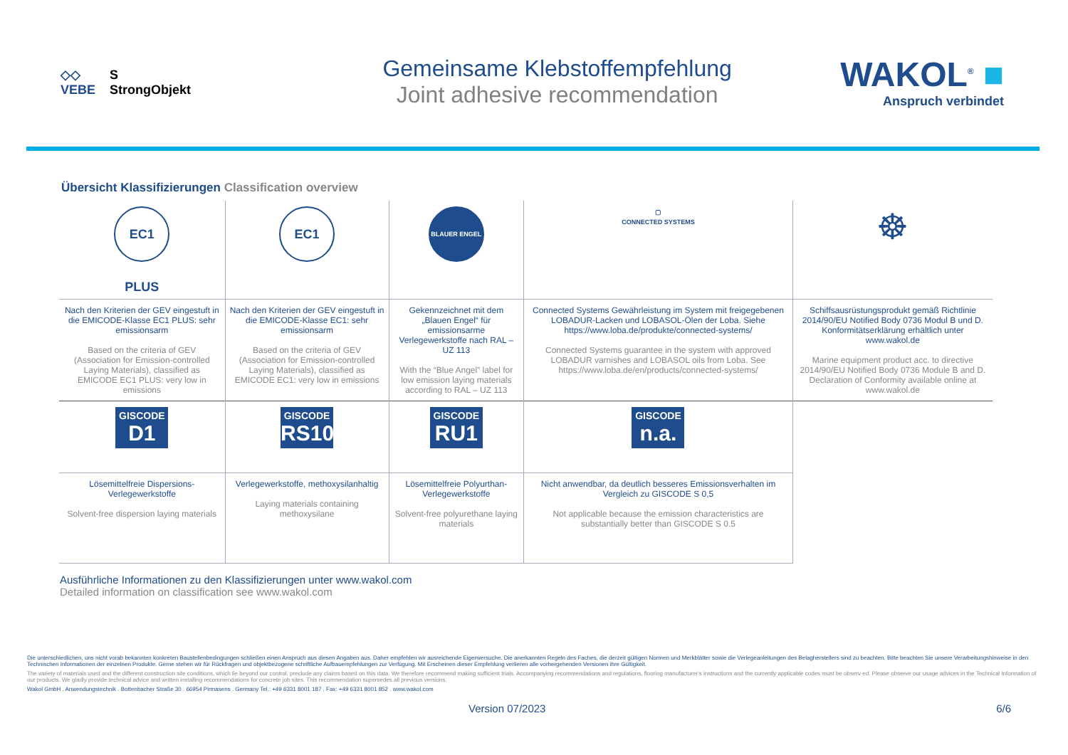◇◇
VEBE
S
StrongObjekt
Gemeinsame Klebstoffempfehlung
Joint adhesive recommendation
WAKOL<sup>®</sup> ■
Anspruch verbindet
Übersicht Klassifizierungen Classification overview
| EC1 PLUS | EC1 | BLAUER ENGEL | ▢ CONNECTED SYSTEMS | ☸ |
| Nach den Kriterien der GEV eingestuft in die EMICODE-Klasse EC1 PLUS: sehr emissionsarm Based on the criteria of GEV (Association for Emission-controlled Laying Materials), classified as EMICODE EC1 PLUS: very low in emissions | Nach den Kriterien der GEV eingestuft in die EMICODE-Klasse EC1: sehr emissionsarm Based on the criteria of GEV (Association for Emission-controlled Laying Materials), classified as EMICODE EC1: very low in emissions | Gekennzeichnet mit dem „Blauen Engel“ für emissionsarme Verlegewerkstoffe nach RAL – UZ 113 With the “Blue Angel” label for low emission laying materials according to RAL – UZ 113 | Connected Systems Gewährleistung im System mit freigegebenen LOBADUR-Lacken und LOBASOL-Ölen der Loba. Siehe https://www.loba.de/produkte/connected-systems/ Connected Systems guarantee in the system with approved LOBADUR varnishes and LOBASOL oils from Loba. See https://www.loba.de/en/products/connected-systems/ | Schiffsausrüstungsprodukt gemäß Richtlinie 2014/90/EU Notified Body 0736 Modul B und D. Konformitätserklärung erhältlich unter www.wakol.de Marine equipment product acc. to directive 2014/90/EU Notified Body 0736 Module B and D. Declaration of Conformity available online at www.wakol.de |
| GISCODE D1 | GISCODE RS10 | GISCODE RU1 | GISCODE n.a. | |
| Lösemittelfreie Dispersions-Verlegewerkstoffe Solvent-free dispersion laying materials | Verlegewerkstoffe, methoxysilanhaltig Laying materials containing methoxysilane | Lösemittelfreie Polyurthan-Verlegewerkstoffe Solvent-free polyurethane laying materials | Nicht anwendbar, da deutlich besseres Emissionsverhalten im Vergleich zu GISCODE S 0,5 Not applicable because the emission characteristics are substantially better than GISCODE S 0.5 | |
Ausführliche Informationen zu den Klassifizierungen unter www.wakol.com
Detailed information on classification see www.wakol.com
Die unterschiedlichen, uns nicht vorab bekannten konkreten Baustellenbedingungen schließen einen Anspruch aus diesen Angaben aus. Daher empfehlen wir ausreichende Eigenversuche. Die anerkannten Regeln des Faches, die derzeit gültigen Normen und Merkblätter sowie die Verlegeanleitungen des Belagherstellers sind zu beachten. Bitte beachten Sie unsere Verarbeitungshinweise in den Technischen Informationen der einzelnen Produkte. Gerne stehen wir für Rückfragen und objektbezogene schriftliche Aufbauempfehlungen zur Verfügung. Mit Erscheinen dieser Empfehlung verlieren alle vorhergehenden Versionen ihre Gültigkeit.
The variety of materials used and the different construction site conditions, which lie beyond our control, preclude any claims based on this data. We therefore recommend making sufficient trials. Accompanying recommendations and regulations, flooring manufacturer's instructions and the currently applicable codes must be observ ed. Please observe our usage advices in the Technical Information of our products. We gladly provide technical advice and written installing recommendations for concrete job sites. This recommendation supersedes all previous versions.
Wakol GmbH . Anwendungstechnik . Bottenbacher Straße 30 . 66954 Pirmasens . Germany Tel.: +49 6331 8001 187 . Fax: +49 6331 8001 852 . www.wakol.com
Version 07/2023 6/6